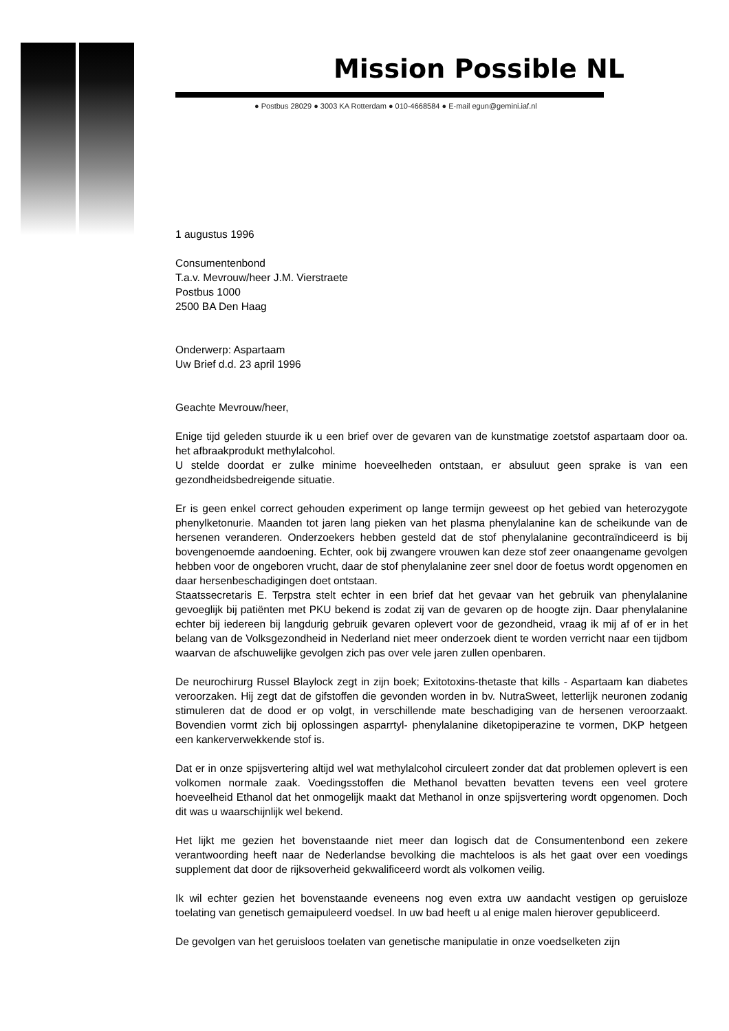Mission Possible NL
● Postbus 28029 ● 3003 KA Rotterdam ● 010-4668584 ● E-mail egun@gemini.iaf.nl
1 augustus 1996
Consumentenbond
T.a.v. Mevrouw/heer J.M. Vierstraete
Postbus 1000
2500 BA Den Haag
Onderwerp: Aspartaam
Uw Brief d.d. 23 april 1996
Geachte Mevrouw/heer,
Enige tijd geleden stuurde ik u een brief over de gevaren van de kunstmatige zoetstof aspartaam door oa. het afbraakprodukt methylalcohol.
U stelde doordat er zulke minime hoeveelheden ontstaan, er absuluut geen sprake is van een gezondheidsbedreigende situatie.
Er is geen enkel correct gehouden experiment op lange termijn geweest op het gebied van heterozygote phenylketonurie. Maanden tot jaren lang pieken van het plasma phenylalanine kan de scheikunde van de hersenen veranderen. Onderzoekers hebben gesteld dat de stof phenylalanine gecontraïndiceerd is bij bovengenoemde aandoening. Echter, ook bij zwangere vrouwen kan deze stof zeer onaangename gevolgen hebben voor de ongeboren vrucht, daar de stof phenylalanine zeer snel door de foetus wordt opgenomen en daar hersenbeschadigingen doet ontstaan.
Staatssecretaris E. Terpstra stelt echter in een brief dat het gevaar van het gebruik van phenylalanine gevoeglijk bij patiënten met PKU bekend is zodat zij van de gevaren op de hoogte zijn. Daar phenylalanine echter bij iedereen bij langdurig gebruik gevaren oplevert voor de gezondheid, vraag ik mij af of er in het belang van de Volksgezondheid in Nederland niet meer onderzoek dient te worden verricht naar een tijdbom waarvan de afschuwelijke gevolgen zich pas over vele jaren zullen openbaren.
De neurochirurg Russel Blaylock zegt in zijn boek; Exitotoxins-thetaste that kills - Aspartaam kan diabetes veroorzaken. Hij zegt dat de gifstoffen die gevonden worden in bv. NutraSweet, letterlijk neuronen zodanig stimuleren dat de dood er op volgt, in verschillende mate beschadiging van de hersenen veroorzaakt. Bovendien vormt zich bij oplossingen asparrtyl- phenylalanine diketopiperazine te vormen, DKP hetgeen een kankerverwekkende stof is.
Dat er in onze spijsvertering altijd wel wat methylalcohol circuleert zonder dat dat problemen oplevert is een volkomen normale zaak. Voedingsstoffen die Methanol bevatten bevatten tevens een veel grotere hoeveelheid Ethanol dat het onmogelijk maakt dat Methanol in onze spijsvertering wordt opgenomen. Doch dit was u waarschijnlijk wel bekend.
Het lijkt me gezien het bovenstaande niet meer dan logisch dat de Consumentenbond een zekere verantwoording heeft naar de Nederlandse bevolking die machteloos is als het gaat over een voedings supplement dat door de rijksoverheid gekwalificeerd wordt als volkomen veilig.
Ik wil echter gezien het bovenstaande eveneens nog even extra uw aandacht vestigen op geruisloze toelating van genetisch gemaipuleerd voedsel. In uw bad heeft u al enige malen hierover gepubliceerd.
De gevolgen van het geruisloos toelaten van genetische manipulatie in onze voedselketen zijn